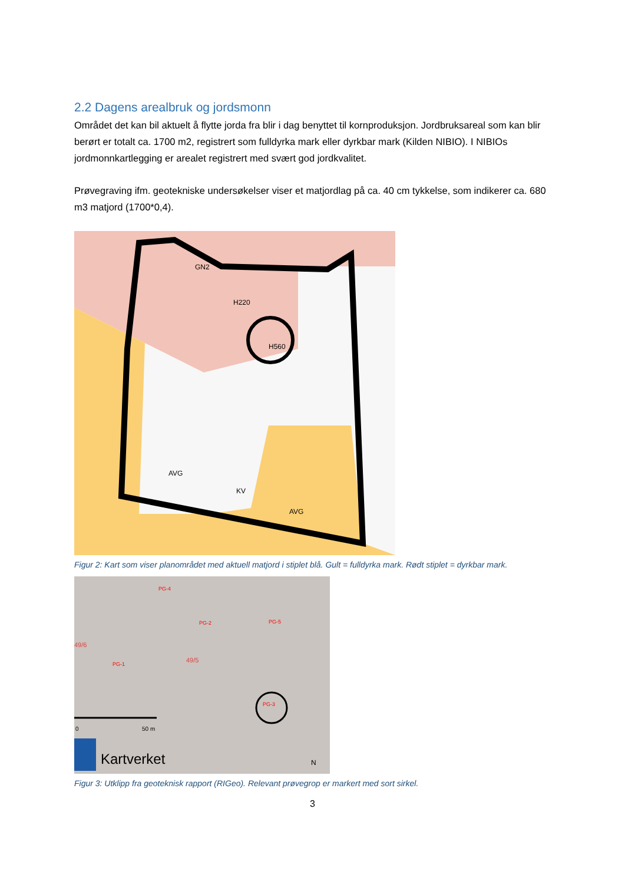2.2 Dagens arealbruk og jordsmonn
Området det kan bil aktuelt å flytte jorda fra blir i dag benyttet til kornproduksjon. Jordbruksareal som kan blir berørt er totalt ca. 1700 m2, registrert som fulldyrka mark eller dyrkbar mark (Kilden NIBIO). I NIBIOs jordmonnkartlegging er arealet registrert med svært god jordkvalitet.
Prøvegraving ifm. geotekniske undersøkelser viser et matjordlag på ca. 40 cm tykkelse, som indikerer ca. 680 m3 matjord (1700*0,4).
GN2
H220
H560
AVG
KV
AVG
Figur 2: Kart som viser planområdet med aktuell matjord i stiplet blå. Gult = fulldyrka mark. Rødt stiplet = dyrkbar mark.
PG-4
PG-2
PG-5
49/6
PG-1
49/5
PG-3
0
50 m
Kartverket
N
Figur 3: Utklipp fra geoteknisk rapport (RIGeo). Relevant prøvegrop er markert med sort sirkel.
3